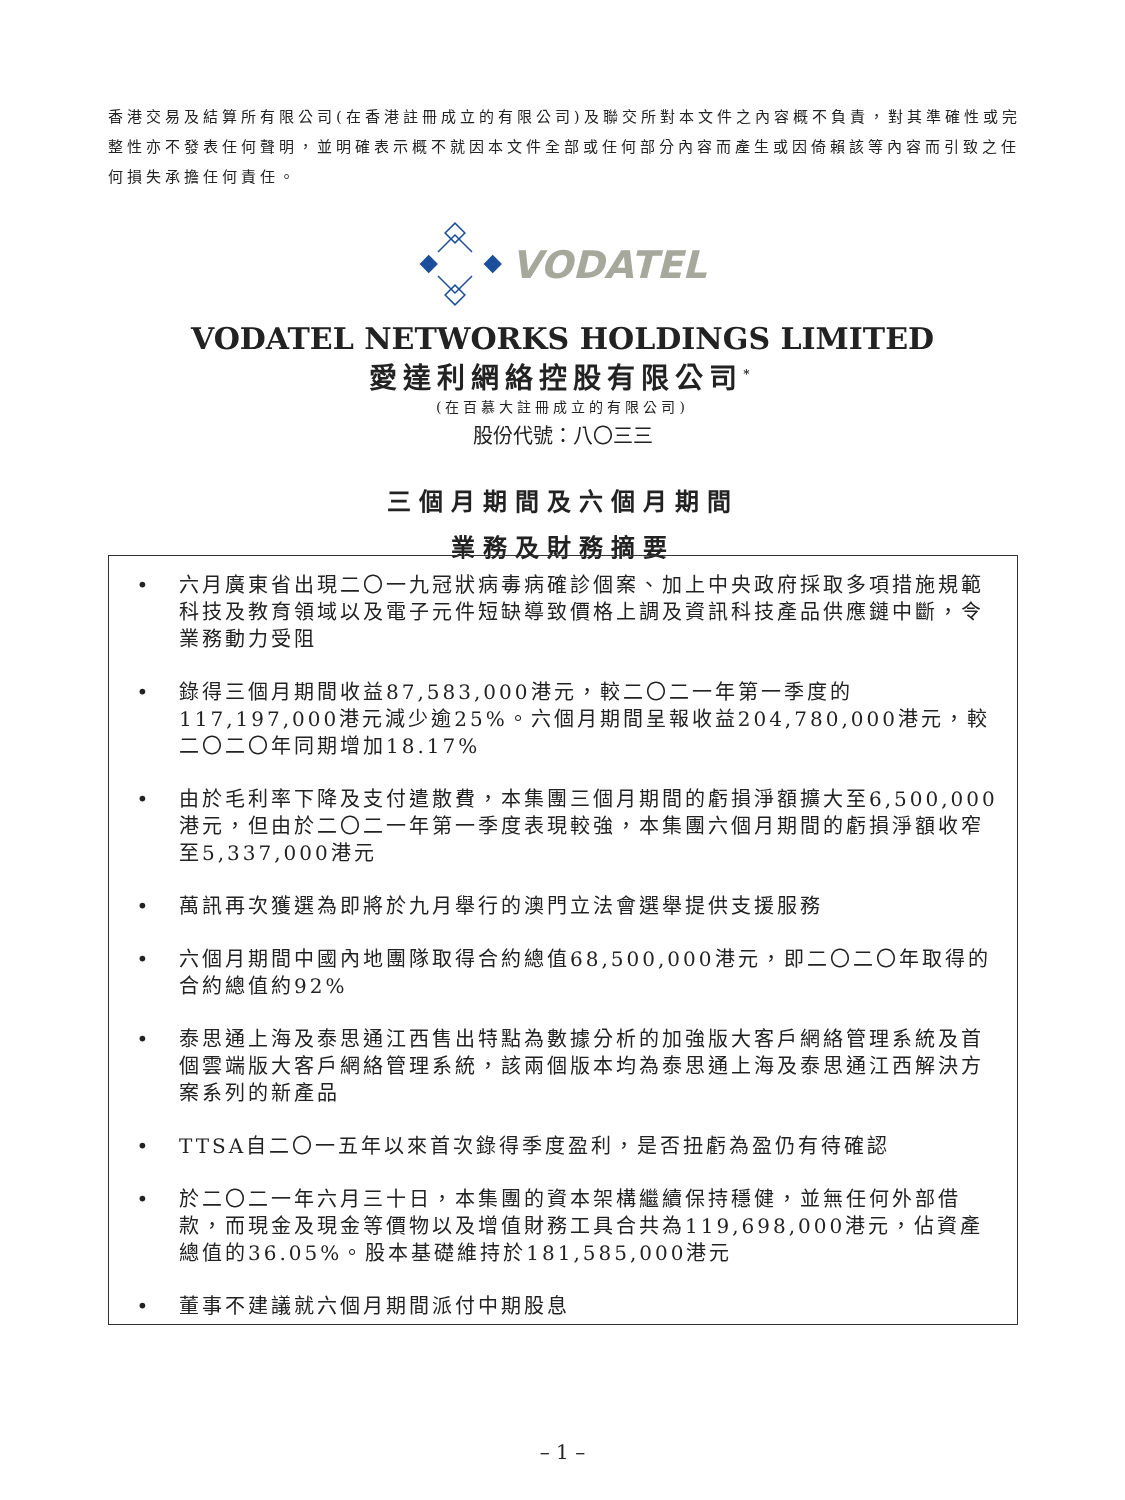香港交易及結算所有限公司(在香港註冊成立的有限公司)及聯交所對本文件之內容概不負責，對其準確性或完整性亦不發表任何聲明，並明確表示概不就因本文件全部或任何部分內容而產生或因倚賴該等內容而引致之任何損失承擔任何責任。
VODATEL
VODATEL NETWORKS HOLDINGS LIMITED
愛達利網絡控股有限公司<sup>*</sup>
(在百慕大註冊成立的有限公司)
股份代號：八〇三三
三個月期間及六個月期間
業務及財務摘要
• 六月廣東省出現二〇一九冠狀病毒病確診個案、加上中央政府採取多項措施規範科技及教育領域以及電子元件短缺導致價格上調及資訊科技產品供應鏈中斷，令業務動力受阻
• 錄得三個月期間收益87,583,000港元，較二〇二一年第一季度的117,197,000港元減少逾25%。六個月期間呈報收益204,780,000港元，較二〇二〇年同期增加18.17%
• 由於毛利率下降及支付遣散費，本集團三個月期間的虧損淨額擴大至6,500,000港元，但由於二〇二一年第一季度表現較強，本集團六個月期間的虧損淨額收窄至5,337,000港元
• 萬訊再次獲選為即將於九月舉行的澳門立法會選舉提供支援服務
• 六個月期間中國內地團隊取得合約總值68,500,000港元，即二〇二〇年取得的合約總值約92%
• 泰思通上海及泰思通江西售出特點為數據分析的加強版大客戶網絡管理系統及首個雲端版大客戶網絡管理系統，該兩個版本均為泰思通上海及泰思通江西解決方案系列的新產品
• TTSA自二〇一五年以來首次錄得季度盈利，是否扭虧為盈仍有待確認
• 於二〇二一年六月三十日，本集團的資本架構繼續保持穩健，並無任何外部借款，而現金及現金等價物以及增值財務工具合共為119,698,000港元，佔資產總值的36.05%。股本基礎維持於181,585,000港元
• 董事不建議就六個月期間派付中期股息
– 1 –